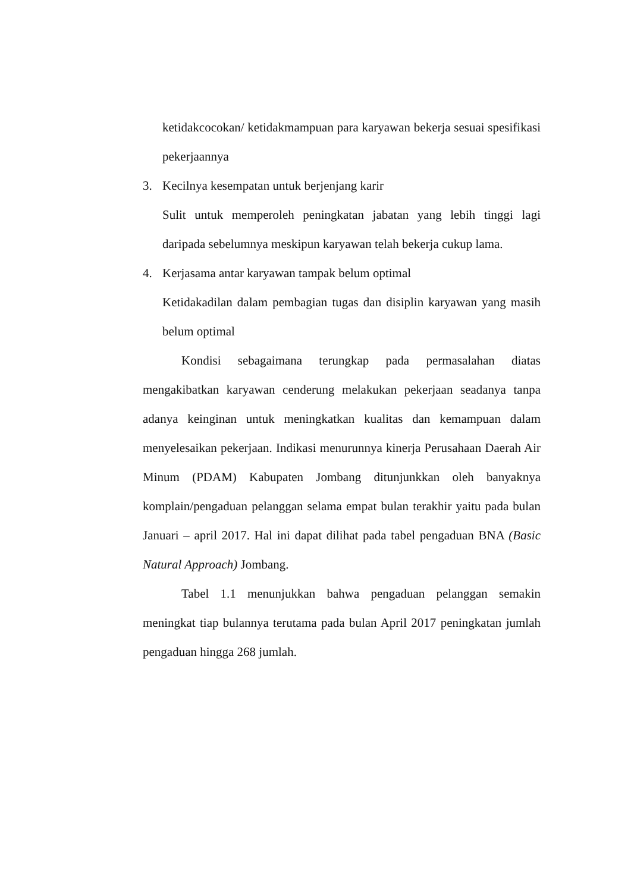ketidakcocokan/ ketidakmampuan para karyawan bekerja sesuai spesifikasi pekerjaannya
3. Kecilnya kesempatan untuk berjenjang karir
Sulit untuk memperoleh peningkatan jabatan yang lebih tinggi lagi daripada sebelumnya meskipun karyawan telah bekerja cukup lama.
4. Kerjasama antar karyawan tampak belum optimal
Ketidakadilan dalam pembagian tugas dan disiplin karyawan yang masih belum optimal
Kondisi sebagaimana terungkap pada permasalahan diatas mengakibatkan karyawan cenderung melakukan pekerjaan seadanya tanpa adanya keinginan untuk meningkatkan kualitas dan kemampuan dalam menyelesaikan pekerjaan. Indikasi menurunnya kinerja Perusahaan Daerah Air Minum (PDAM) Kabupaten Jombang ditunjunkkan oleh banyaknya komplain/pengaduan pelanggan selama empat bulan terakhir yaitu pada bulan Januari – april 2017. Hal ini dapat dilihat pada tabel pengaduan BNA (Basic Natural Approach) Jombang.
Tabel 1.1 menunjukkan bahwa pengaduan pelanggan semakin meningkat tiap bulannya terutama pada bulan April 2017 peningkatan jumlah pengaduan hingga 268 jumlah.